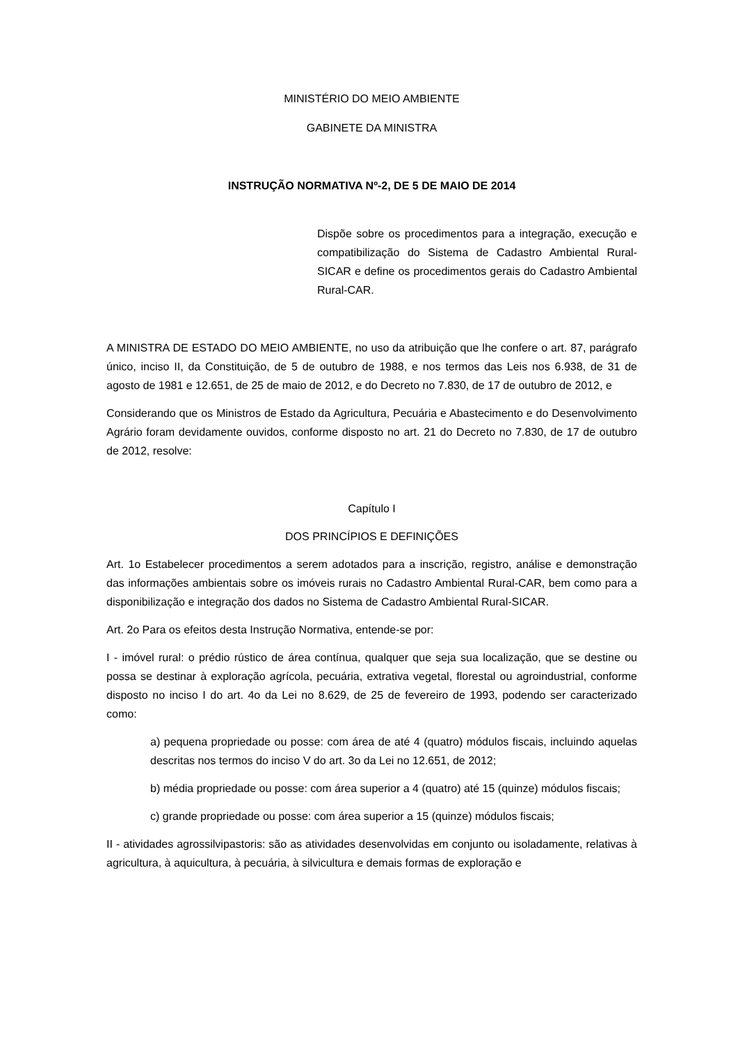MINISTÉRIO DO MEIO AMBIENTE
GABINETE DA MINISTRA
INSTRUÇÃO NORMATIVA Nº-2, DE 5 DE MAIO DE 2014
Dispõe sobre os procedimentos para a integração, execução e compatibilização do Sistema de Cadastro Ambiental Rural-SICAR e define os procedimentos gerais do Cadastro Ambiental Rural-CAR.
A MINISTRA DE ESTADO DO MEIO AMBIENTE, no uso da atribuição que lhe confere o art. 87, parágrafo único, inciso II, da Constituição, de 5 de outubro de 1988, e nos termos das Leis nos 6.938, de 31 de agosto de 1981 e 12.651, de 25 de maio de 2012, e do Decreto no 7.830, de 17 de outubro de 2012, e
Considerando que os Ministros de Estado da Agricultura, Pecuária e Abastecimento e do Desenvolvimento Agrário foram devidamente ouvidos, conforme disposto no art. 21 do Decreto no 7.830, de 17 de outubro de 2012, resolve:
Capítulo I
DOS PRINCÍPIOS E DEFINIÇÕES
Art. 1o Estabelecer procedimentos a serem adotados para a inscrição, registro, análise e demonstração das informações ambientais sobre os imóveis rurais no Cadastro Ambiental Rural-CAR, bem como para a disponibilização e integração dos dados no Sistema de Cadastro Ambiental Rural-SICAR.
Art. 2o Para os efeitos desta Instrução Normativa, entende-se por:
I - imóvel rural: o prédio rústico de área contínua, qualquer que seja sua localização, que se destine ou possa se destinar à exploração agrícola, pecuária, extrativa vegetal, florestal ou agroindustrial, conforme disposto no inciso I do art. 4o da Lei no 8.629, de 25 de fevereiro de 1993, podendo ser caracterizado como:
a) pequena propriedade ou posse: com área de até 4 (quatro) módulos fiscais, incluindo aquelas descritas nos termos do inciso V do art. 3o da Lei no 12.651, de 2012;
b) média propriedade ou posse: com área superior a 4 (quatro) até 15 (quinze) módulos fiscais;
c) grande propriedade ou posse: com área superior a 15 (quinze) módulos fiscais;
II - atividades agrossilvipastoris: são as atividades desenvolvidas em conjunto ou isoladamente, relativas à agricultura, à aquicultura, à pecuária, à silvicultura e demais formas de exploração e